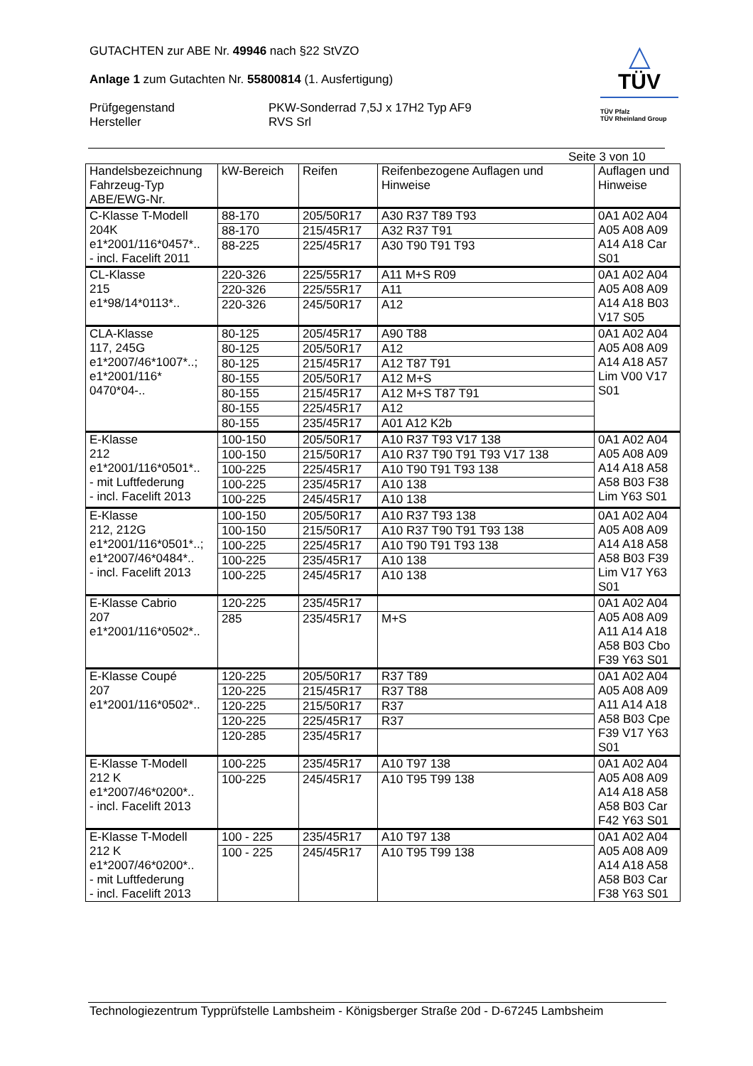GUTACHTEN zur ABE Nr. 49946 nach §22 StVZO
Anlage 1 zum Gutachten Nr. 55800814 (1. Ausfertigung)
Prüfgegenstand PKW-Sonderrad 7,5J x 17H2 Typ AF9
Hersteller RVS Srl
△
TÜV
TÜV Pfalz
TÜV Rheinland Group
Seite 3 von 10
| Handelsbezeichnung Fahrzeug-Typ ABE/EWG-Nr. | kW-Bereich | Reifen | Reifenbezogene Auflagen und Hinweise | Auflagen und Hinweise |
| --- | --- | --- | --- | --- |
| C-Klasse T-Modell 204K e1*2001/116*0457*.. - incl. Facelift 2011 | 88-170 | 205/50R17 | A30 R37 T89 T93 | 0A1 A02 A04 A05 A08 A09 A14 A18 Car S01 |
| | 88-170 | 215/45R17 | A32 R37 T91 | |
| | 88-225 | 225/45R17 | A30 T90 T91 T93 | |
| CL-Klasse 215 e1*98/14*0113*.. | 220-326 | 225/55R17 | A11 M+S R09 | 0A1 A02 A04 A05 A08 A09 A14 A18 B03 V17 S05 |
| | 220-326 | 225/55R17 | A11 | |
| | 220-326 | 245/50R17 | A12 | |
| CLA-Klasse 117, 245G e1*2007/46*1007*..; e1*2001/116* 0470*04-.. | 80-125 | 205/45R17 | A90 T88 | 0A1 A02 A04 A05 A08 A09 A14 A18 A57 Lim V00 V17 S01 |
| | 80-125 | 205/50R17 | A12 | |
| | 80-125 | 215/45R17 | A12 T87 T91 | |
| | 80-155 | 205/50R17 | A12 M+S | |
| | 80-155 | 215/45R17 | A12 M+S T87 T91 | |
| | 80-155 | 225/45R17 | A12 | |
| | 80-155 | 235/45R17 | A01 A12 K2b | |
| E-Klasse 212 e1*2001/116*0501*.. - mit Luftfederung - incl. Facelift 2013 | 100-150 | 205/50R17 | A10 R37 T93 V17 138 | 0A1 A02 A04 A05 A08 A09 A14 A18 A58 A58 B03 F38 Lim Y63 S01 |
| | 100-150 | 215/50R17 | A10 R37 T90 T91 T93 V17 138 | |
| | 100-225 | 225/45R17 | A10 T90 T91 T93 138 | |
| | 100-225 | 235/45R17 | A10 138 | |
| | 100-225 | 245/45R17 | A10 138 | |
| E-Klasse 212, 212G e1*2001/116*0501*..; e1*2007/46*0484*.. - incl. Facelift 2013 | 100-150 | 205/50R17 | A10 R37 T93 138 | 0A1 A02 A04 A05 A08 A09 A14 A18 A58 A58 B03 F39 Lim V17 Y63 S01 |
| | 100-150 | 215/50R17 | A10 R37 T90 T91 T93 138 | |
| | 100-225 | 225/45R17 | A10 T90 T91 T93 138 | |
| | 100-225 | 235/45R17 | A10 138 | |
| | 100-225 | 245/45R17 | A10 138 | |
| E-Klasse Cabrio 207 e1*2001/116*0502*.. | 120-225 | 235/45R17 | | 0A1 A02 A04 A05 A08 A09 A11 A14 A18 A58 B03 Cbo F39 Y63 S01 |
| | 285 | 235/45R17 | M+S | |
| E-Klasse Coupé 207 e1*2001/116*0502*.. | 120-225 | 205/50R17 | R37 T89 | 0A1 A02 A04 A05 A08 A09 A11 A14 A18 A58 B03 Cpe F39 V17 Y63 S01 |
| | 120-225 | 215/45R17 | R37 T88 | |
| | 120-225 | 215/50R17 | R37 | |
| | 120-225 | 225/45R17 | R37 | |
| | 120-285 | 235/45R17 | | |
| E-Klasse T-Modell 212 K e1*2007/46*0200*.. - incl. Facelift 2013 | 100-225 | 235/45R17 | A10 T97 138 | 0A1 A02 A04 A05 A08 A09 A14 A18 A58 A58 B03 Car F42 Y63 S01 |
| | 100-225 | 245/45R17 | A10 T95 T99 138 | |
| E-Klasse T-Modell 212 K e1*2007/46*0200*.. - mit Luftfederung - incl. Facelift 2013 | 100 - 225 | 235/45R17 | A10 T97 138 | 0A1 A02 A04 A05 A08 A09 A14 A18 A58 A58 B03 Car F38 Y63 S01 |
| | 100 - 225 | 245/45R17 | A10 T95 T99 138 | |
Technologiezentrum Typprüfstelle Lambsheim - Königsberger Straße 20d - D-67245 Lambsheim